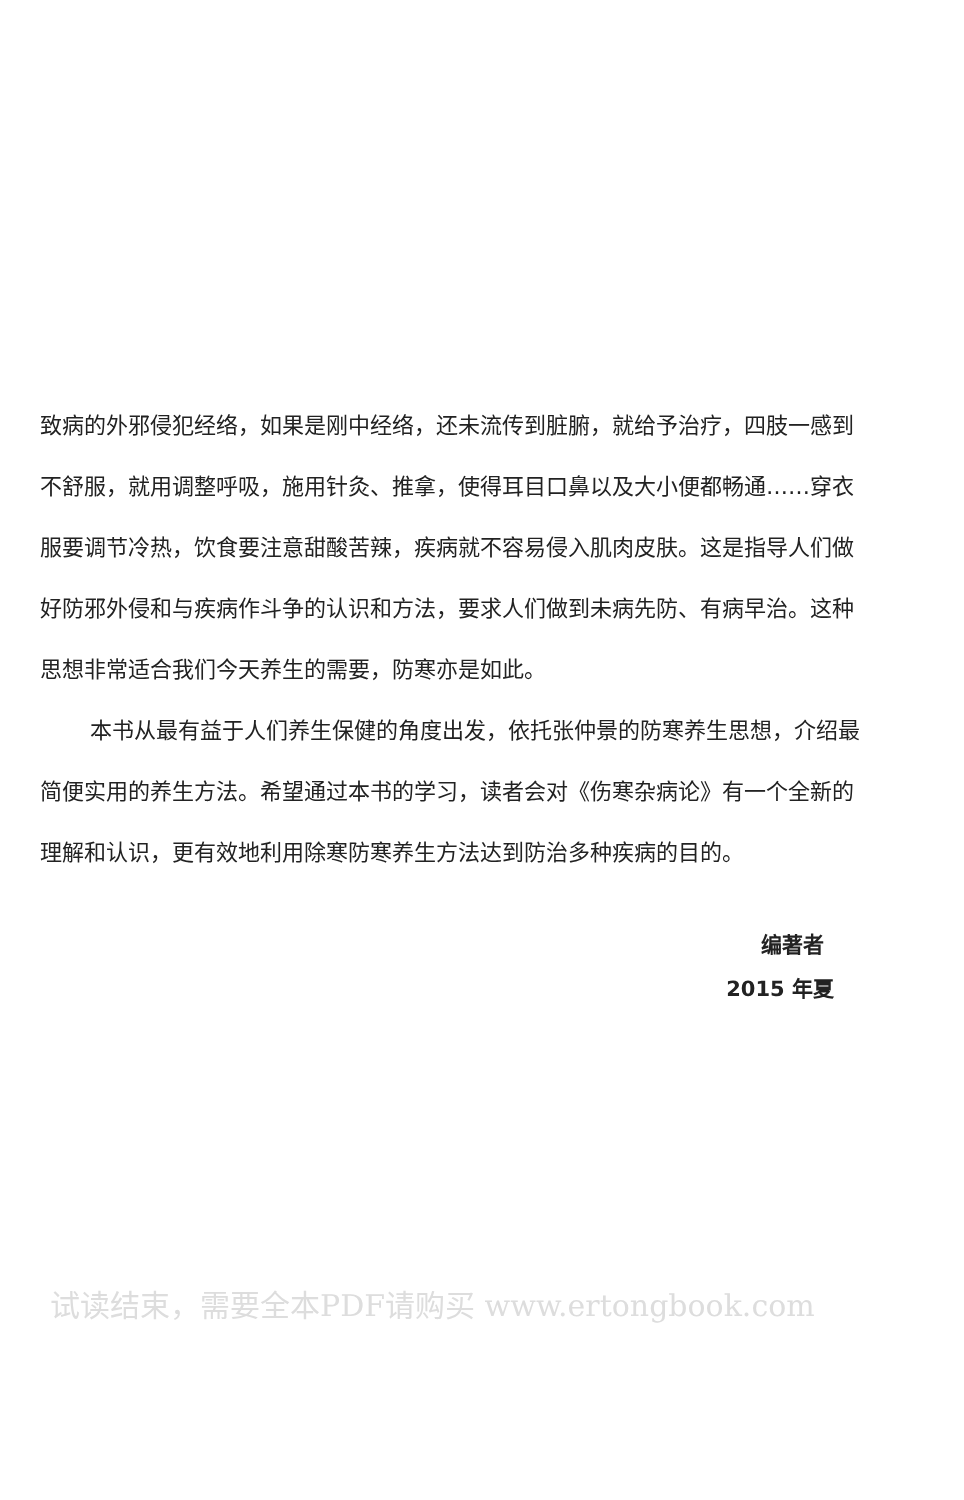致病的外邪侵犯经络，如果是刚中经络，还未流传到脏腑，就给予治疗，四肢一感到不舒服，就用调整呼吸，施用针灸、推拿，使得耳目口鼻以及大小便都畅通……穿衣服要调节冷热，饮食要注意甜酸苦辣，疾病就不容易侵入肌肉皮肤。这是指导人们做好防邪外侵和与疾病作斗争的认识和方法，要求人们做到未病先防、有病早治。这种思想非常适合我们今天养生的需要，防寒亦是如此。
本书从最有益于人们养生保健的角度出发，依托张仲景的防寒养生思想，介绍最简便实用的养生方法。希望通过本书的学习，读者会对《伤寒杂病论》有一个全新的理解和认识，更有效地利用除寒防寒养生方法达到防治多种疾病的目的。
编著者
2015 年夏
试读结束，需要全本PDF请购买 www.ertongbook.com